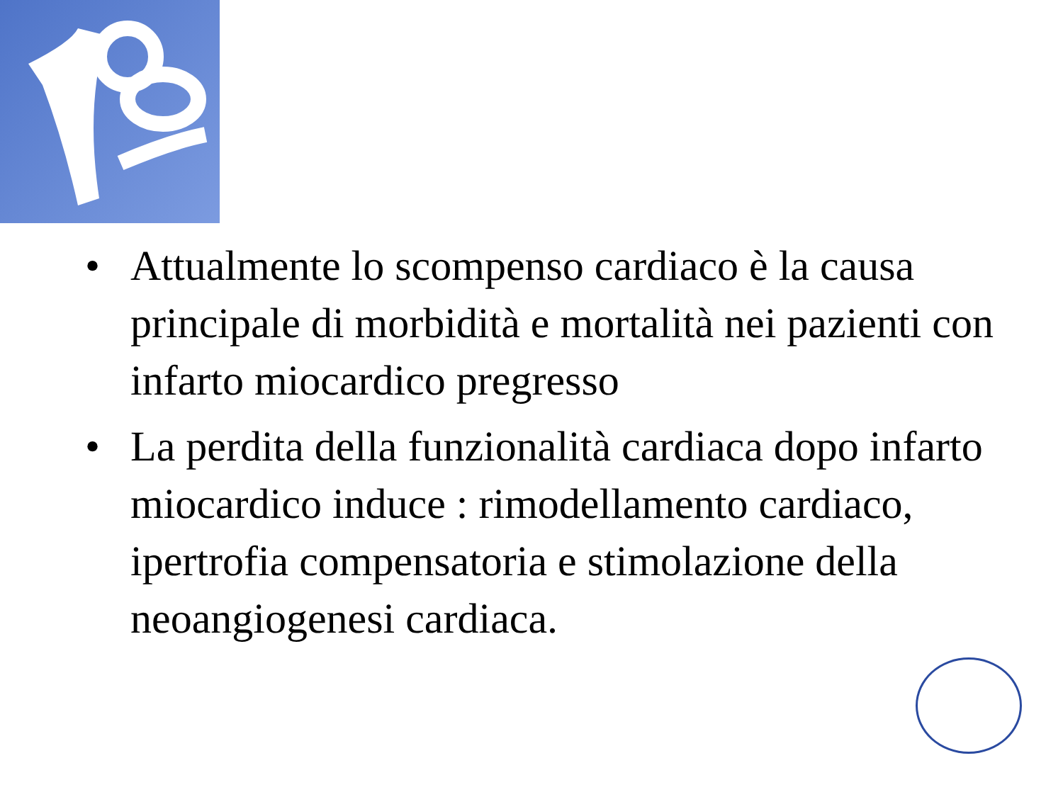• Attualmente lo scompenso cardiaco è la causa principale di morbidità e mortalità nei pazienti con infarto miocardico pregresso
• La perdita della funzionalità cardiaca dopo infarto miocardico induce : rimodellamento cardiaco, ipertrofia compensatoria e stimolazione della neoangiogenesi cardiaca.